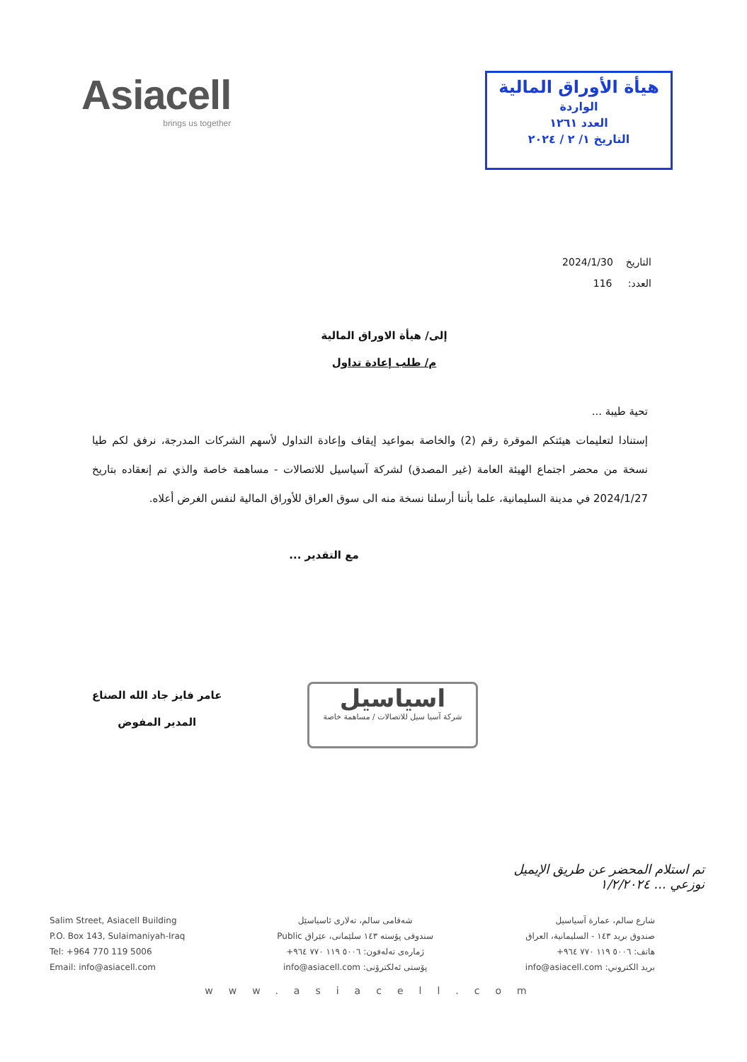Asiacell
brings us together
هيأة الأوراق المالية
الواردة
العدد ١٢٦١
التاريخ ١/ ٢ / ٢٠٢٤
التاريخ 2024/1/30
العدد: 116
إلى/ هيأة الاوراق المالية
م/ طلب إعادة تداول
تحية طيبة ...
إستنادا لتعليمات هيئتكم الموقرة رقم (2) والخاصة بمواعيد إيقاف وإعادة التداول لأسهم الشركات المدرجة، نرفق لكم طيا نسخة من محضر اجتماع الهيئة العامة (غير المصدق) لشركة آسياسيل للاتصالات - مساهمة خاصة والذي تم إنعقاده بتاريخ 2024/1/27 في مدينة السليمانية، علما بأننا أرسلنا نسخة منه الى سوق العراق للأوراق المالية لنفس الغرض أعلاه.
مع التقدير ...
عامر فايز جاد الله الصناع
المدير المفوض
اسياسيل
شركة آسيا سيل للاتصالات / مساهمة خاصة
تم استلام المحضر عن طريق الإيميل
نوزعي ... ١/٢/٢٠٢٤
Salim Street, Asiacell Building
P.O. Box 143, Sulaimaniyah-Iraq
Tel: +964 770 119 5006
Email: info@asiacell.com
شەقامی سالم، تەلاری ئاسیاسێل
سندوقی پۆستە ١٤٣ سلێمانی، عێراق Public
ژمارەی تەلەفون: ٥٠٠٦ ١١٩ ٧٧٠ ٩٦٤+
پۆستی ئەلکترۆنی: info@asiacell.com
شارع سالم، عمارة آسياسيل
صندوق بريد ١٤٣ - السليمانية، العراق
هاتف: ٥٠٠٦ ١١٩ ٧٧٠ ٩٦٤+
بريد الكتروني: info@asiacell.com
www.asiacell.com